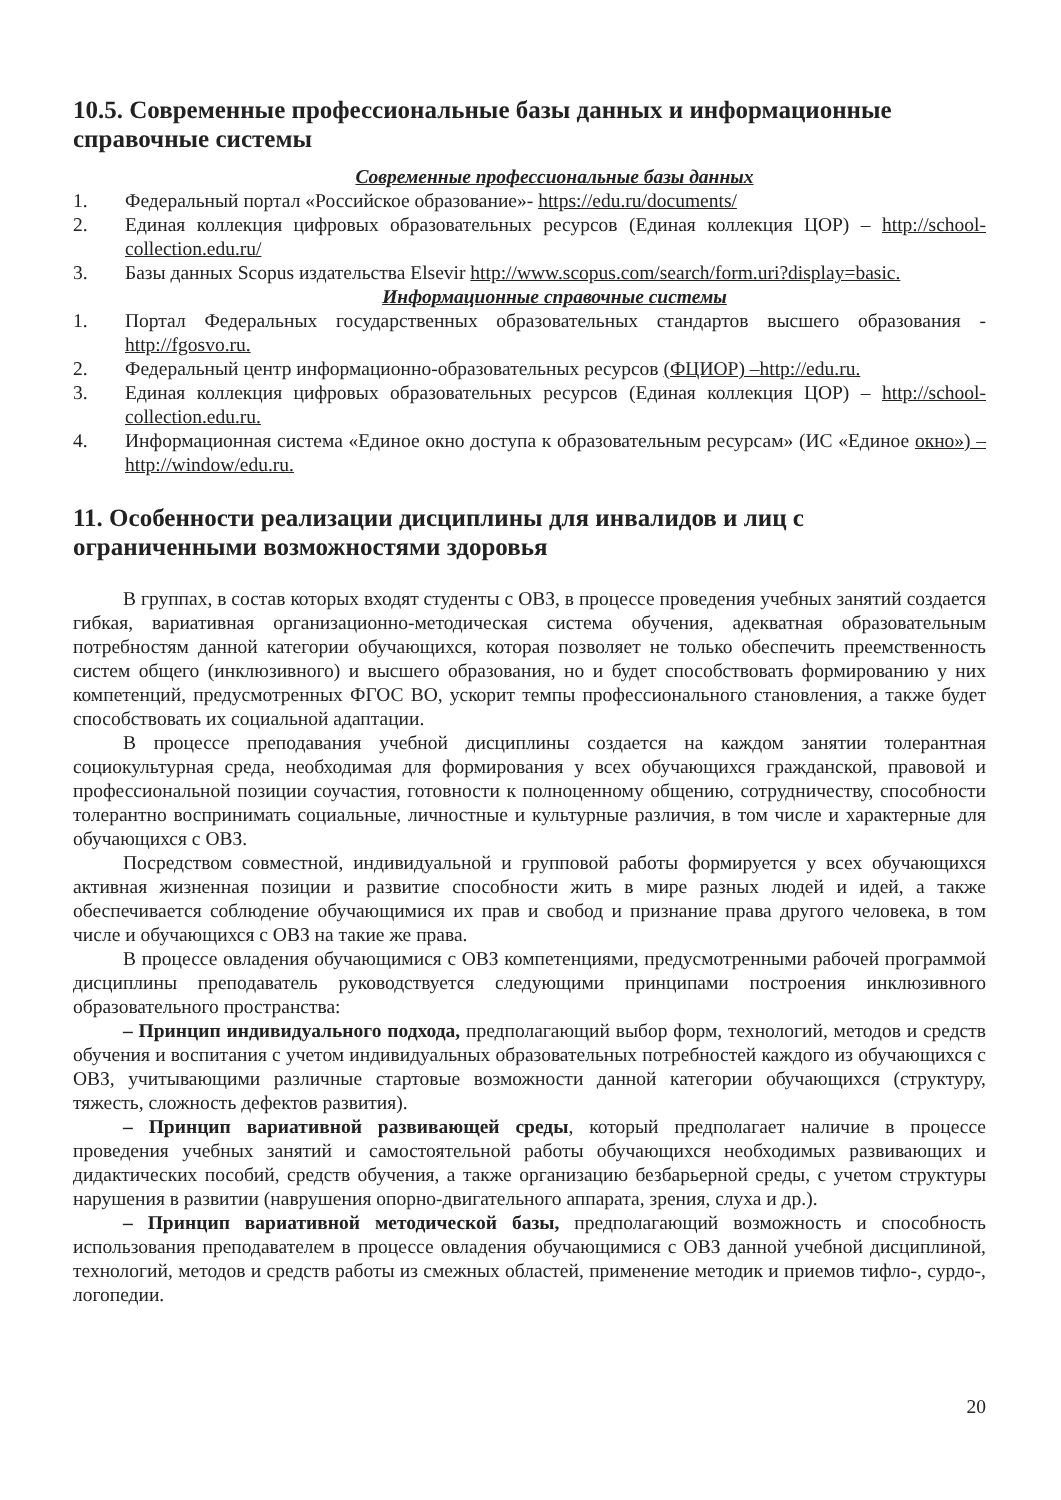10.5. Современные профессиональные базы данных и информационные справочные системы
Современные профессиональные базы данных
1. Федеральный портал «Российское образование»- https://edu.ru/documents/
2. Единая коллекция цифровых образовательных ресурсов (Единая коллекция ЦОР) – http://school-collection.edu.ru/
3. Базы данных Scopus издательства Elsevir http://www.scopus.com/search/form.uri?display=basic.
Информационные справочные системы
1. Портал Федеральных государственных образовательных стандартов высшего образования - http://fgosvo.ru.
2. Федеральный центр информационно-образовательных ресурсов (ФЦИОР) –http://edu.ru.
3. Единая коллекция цифровых образовательных ресурсов (Единая коллекция ЦОР) – http://school-collection.edu.ru.
4. Информационная система «Единое окно доступа к образовательным ресурсам» (ИС «Единое окно») – http://window/edu.ru.
11. Особенности реализации дисциплины для инвалидов и лиц с ограниченными возможностями здоровья
В группах, в состав которых входят студенты с ОВЗ, в процессе проведения учебных занятий создается гибкая, вариативная организационно-методическая система обучения, адекватная образовательным потребностям данной категории обучающихся, которая позволяет не только обеспечить преемственность систем общего (инклюзивного) и высшего образования, но и будет способствовать формированию у них компетенций, предусмотренных ФГОС ВО, ускорит темпы профессионального становления, а также будет способствовать их социальной адаптации.
В процессе преподавания учебной дисциплины создается на каждом занятии толерантная социокультурная среда, необходимая для формирования у всех обучающихся гражданской, правовой и профессиональной позиции соучастия, готовности к полноценному общению, сотрудничеству, способности толерантно воспринимать социальные, личностные и культурные различия, в том числе и характерные для обучающихся с ОВЗ.
Посредством совместной, индивидуальной и групповой работы формируется у всех обучающихся активная жизненная позиции и развитие способности жить в мире разных людей и идей, а также обеспечивается соблюдение обучающимися их прав и свобод и признание права другого человека, в том числе и обучающихся с ОВЗ на такие же права.
В процессе овладения обучающимися с ОВЗ компетенциями, предусмотренными рабочей программой дисциплины преподаватель руководствуется следующими принципами построения инклюзивного образовательного пространства:
– Принцип индивидуального подхода, предполагающий выбор форм, технологий, методов и средств обучения и воспитания с учетом индивидуальных образовательных потребностей каждого из обучающихся с ОВЗ, учитывающими различные стартовые возможности данной категории обучающихся (структуру, тяжесть, сложность дефектов развития).
– Принцип вариативной развивающей среды, который предполагает наличие в процессе проведения учебных занятий и самостоятельной работы обучающихся необходимых развивающих и дидактических пособий, средств обучения, а также организацию безбарьерной среды, с учетом структуры нарушения в развитии (наврушения опорно-двигательного аппарата, зрения, слуха и др.).
– Принцип вариативной методической базы, предполагающий возможность и способность использования преподавателем в процессе овладения обучающимися с ОВЗ данной учебной дисциплиной, технологий, методов и средств работы из смежных областей, применение методик и приемов тифло-, сурдо-, логопедии.
20